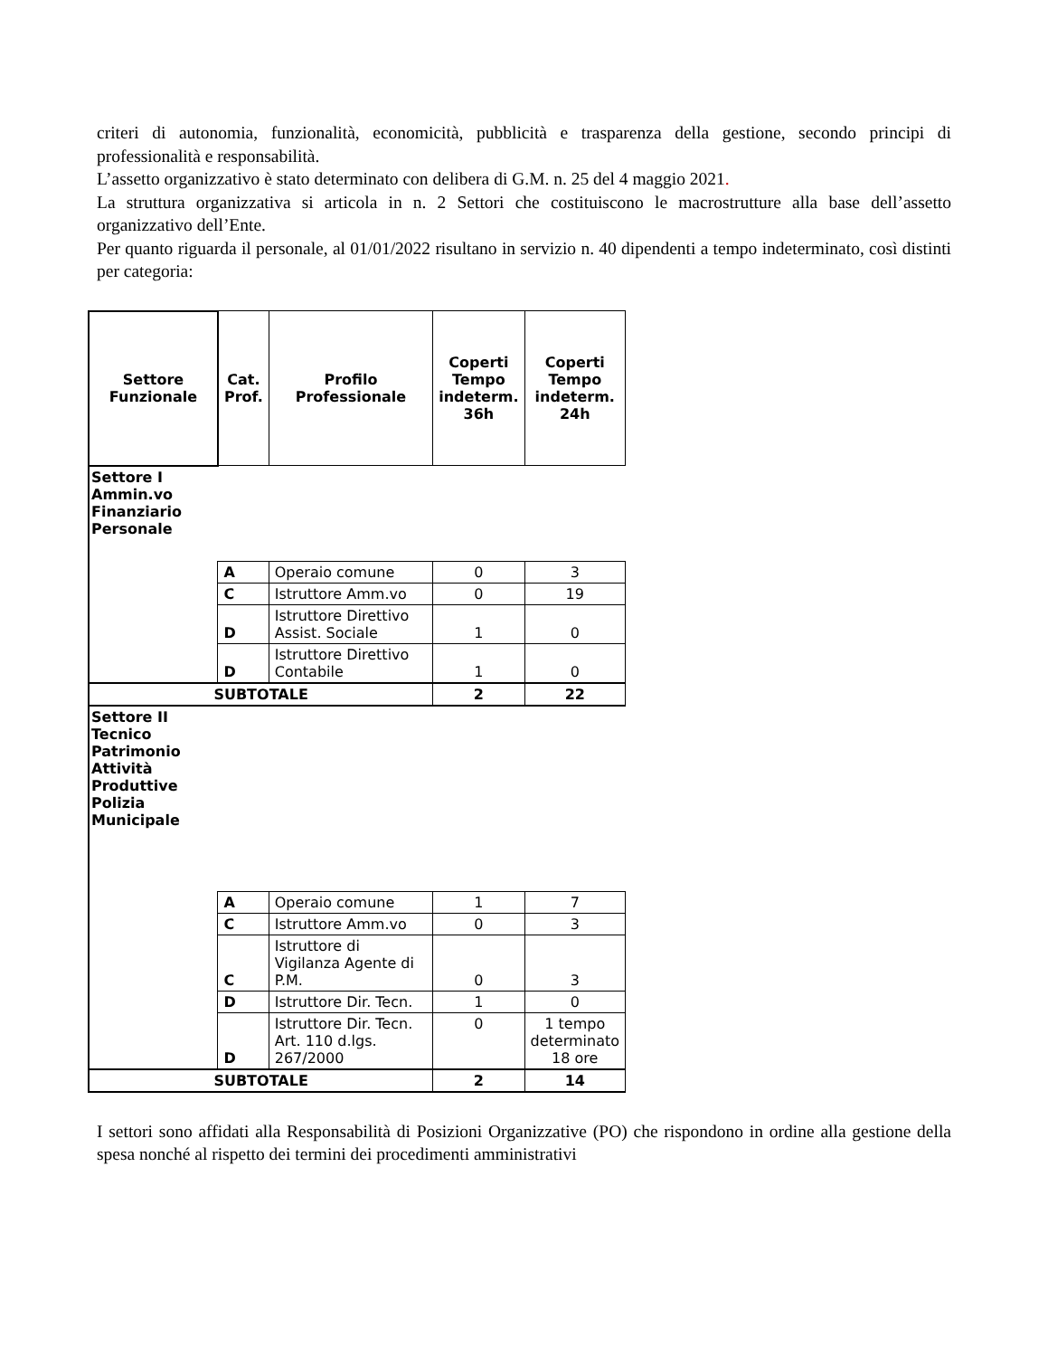criteri di autonomia, funzionalità, economicità, pubblicità e trasparenza della gestione, secondo principi di professionalità e responsabilità.
L’assetto organizzativo è stato determinato con delibera di G.M. n. 25 del 4 maggio 2021.
La struttura organizzativa si articola in n. 2 Settori che costituiscono le macrostrutture alla base dell’assetto organizzativo dell’Ente.
Per quanto riguarda il personale, al 01/01/2022 risultano in servizio n. 40 dipendenti a tempo indeterminato, così distinti per categoria:
| Settore Funzionale | Cat. Prof. | Profilo Professionale | Coperti Tempo indeterm. 36h | Coperti Tempo indeterm. 24h |
| --- | --- | --- | --- | --- |
| Settore I Ammin.vo Finanziario Personale | | | | |
| | A | Operaio comune | 0 | 3 |
| | C | Istruttore Amm.vo | 0 | 19 |
| | D | Istruttore Direttivo Assist. Sociale | 1 | 0 |
| | D | Istruttore Direttivo Contabile | 1 | 0 |
| SUBTOTALE | | | 2 | 22 |
| Settore II Tecnico Patrimonio Attività Produttive Polizia Municipale | | | | |
| | A | Operaio comune | 1 | 7 |
| | C | Istruttore Amm.vo | 0 | 3 |
| | C | Istruttore di Vigilanza Agente di P.M. | 0 | 3 |
| | D | Istruttore Dir. Tecn. | 1 | 0 |
| | D | Istruttore Dir. Tecn. Art. 110 d.lgs. 267/2000 | 0 | 1 tempo determinato 18 ore |
| SUBTOTALE | | | 2 | 14 |
I settori sono affidati alla Responsabilità di Posizioni Organizzative (PO) che rispondono in ordine alla gestione della spesa nonché al rispetto dei termini dei procedimenti amministrativi